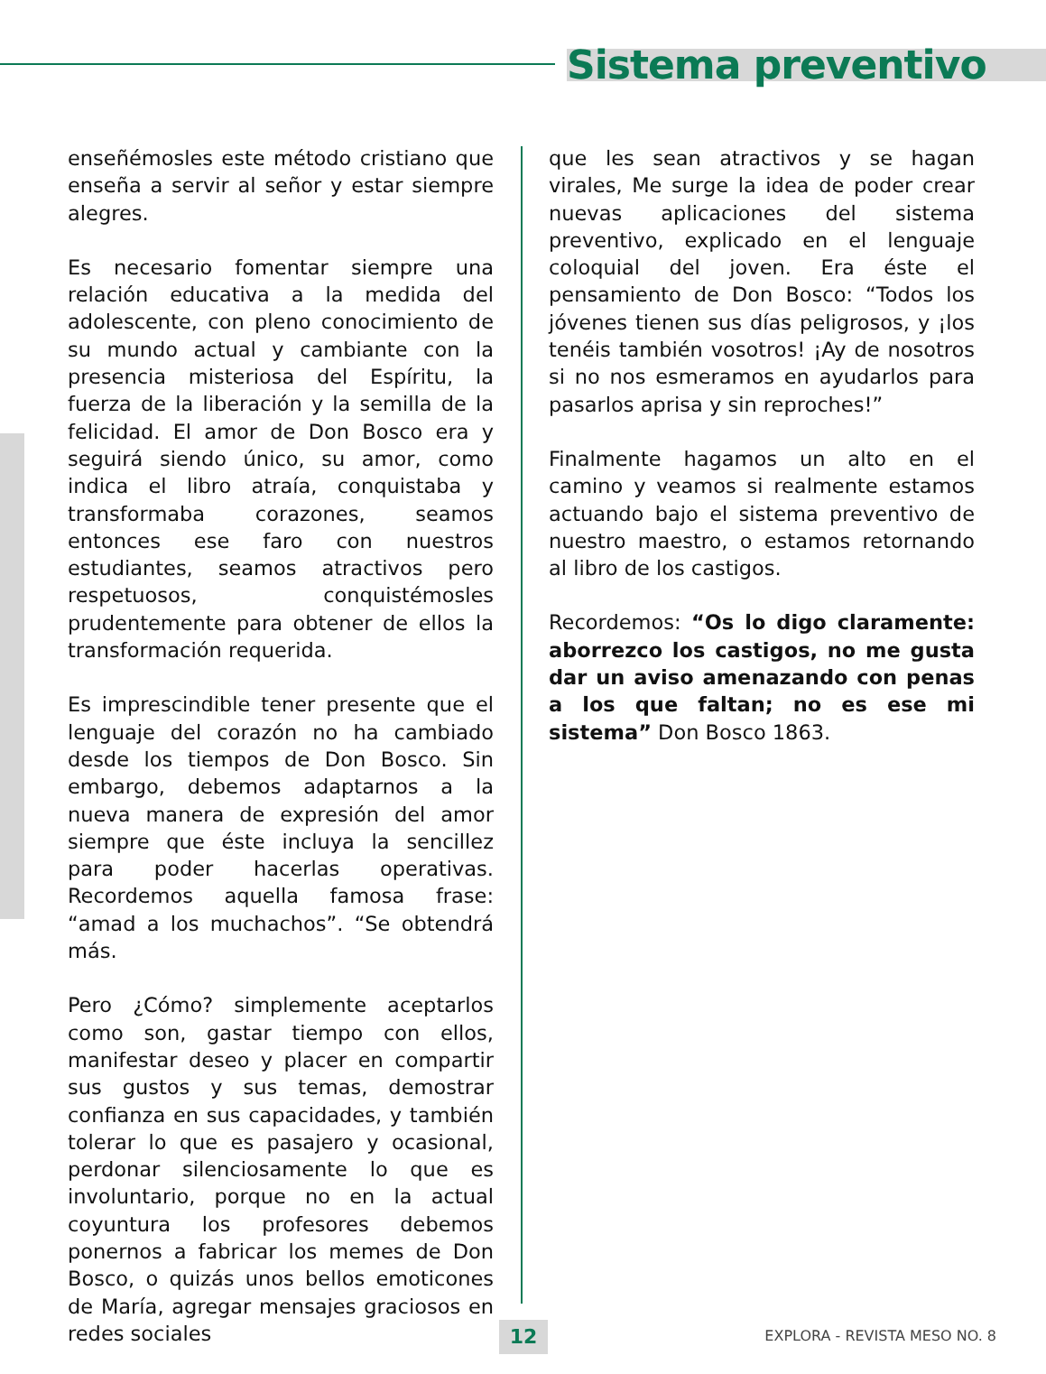Sistema preventivo
enseñémosles este método cristiano que enseña a servir al señor y estar siempre alegres.
Es necesario fomentar siempre una relación educativa a la medida del adolescente, con pleno conocimiento de su mundo actual y cambiante con la presencia misteriosa del Espíritu, la fuerza de la liberación y la semilla de la felicidad. El amor de Don Bosco era y seguirá siendo único, su amor, como indica el libro atraía, conquistaba y transformaba corazones, seamos entonces ese faro con nuestros estudiantes, seamos atractivos pero respetuosos, conquistémosles prudentemente para obtener de ellos la transformación requerida.
Es imprescindible tener presente que el lenguaje del corazón no ha cambiado desde los tiempos de Don Bosco. Sin embargo, debemos adaptarnos a la nueva manera de expresión del amor siempre que éste incluya la sencillez para poder hacerlas operativas. Recordemos aquella famosa frase: “amad a los muchachos”. “Se obtendrá más.
Pero ¿Cómo? simplemente aceptarlos como son, gastar tiempo con ellos, manifestar deseo y placer en compartir sus gustos y sus temas, demostrar confianza en sus capacidades, y también tolerar lo que es pasajero y ocasional, perdonar silenciosamente lo que es involuntario, porque no en la actual coyuntura los profesores debemos ponernos a fabricar los memes de Don Bosco, o quizás unos bellos emoticones de María, agregar mensajes graciosos en redes sociales
que les sean atractivos y se hagan virales, Me surge la idea de poder crear nuevas aplicaciones del sistema preventivo, explicado en el lenguaje coloquial del joven. Era éste el pensamiento de Don Bosco: “Todos los jóvenes tienen sus días peligrosos, y ¡los tenéis también vosotros! ¡Ay de nosotros si no nos esmeramos en ayudarlos para pasarlos aprisa y sin reproches!”
Finalmente hagamos un alto en el camino y veamos si realmente estamos actuando bajo el sistema preventivo de nuestro maestro, o estamos retornando al libro de los castigos.
Recordemos: “Os lo digo claramente: aborrezco los castigos, no me gusta dar un aviso amenazando con penas a los que faltan; no es ese mi sistema” Don Bosco 1863.
12 EXPLORA - REVISTA MESO NO. 8